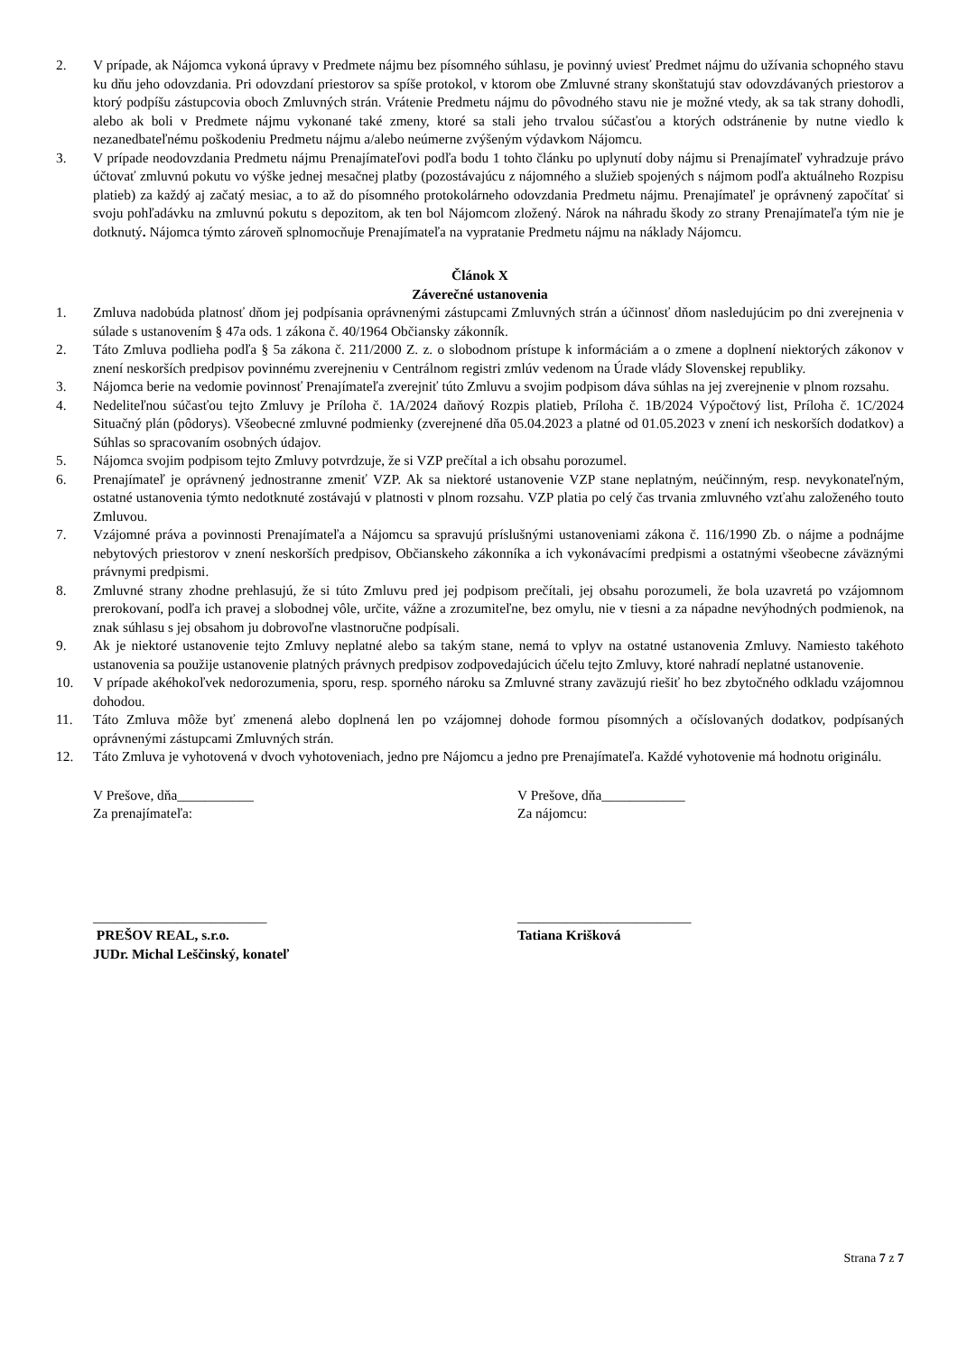2. V prípade, ak Nájomca vykoná úpravy v Predmete nájmu bez písomného súhlasu, je povinný uviesť Predmet nájmu do užívania schopného stavu ku dňu jeho odovzdania. Pri odovzdaní priestorov sa spíše protokol, v ktorom obe Zmluvné strany skonštatujú stav odovzdávaných priestorov a ktorý podpíšu zástupcovia oboch Zmluvných strán. Vrátenie Predmetu nájmu do pôvodného stavu nie je možné vtedy, ak sa tak strany dohodli, alebo ak boli v Predmete nájmu vykonané také zmeny, ktoré sa stali jeho trvalou súčasťou a ktorých odstránenie by nutne viedlo k nezanedbateľnému poškodeniu Predmetu nájmu a/alebo neúmerne zvýšeným výdavkom Nájomcu.
3. V prípade neodovzdania Predmetu nájmu Prenajímateľovi podľa bodu 1 tohto článku po uplynutí doby nájmu si Prenajímateľ vyhradzuje právo účtovať zmluvnú pokutu vo výške jednej mesačnej platby (pozostávajúcu z nájomného a služieb spojených s nájmom podľa aktuálneho Rozpisu platieb) za každý aj začatý mesiac, a to až do písomného protokolárneho odovzdania Predmetu nájmu. Prenajímateľ je oprávnený započítať si svoju pohľadávku na zmluvnú pokutu s depozitom, ak ten bol Nájomcom zložený. Nárok na náhradu škody zo strany Prenajímateľa tým nie je dotknutý. Nájomca týmto zároveň splnomocňuje Prenajímateľa na vypratanie Predmetu nájmu na náklady Nájomcu.
Článok X
Záverečné ustanovenia
1. Zmluva nadobúda platnosť dňom jej podpísania oprávnenými zástupcami Zmluvných strán a účinnosť dňom nasledujúcim po dni zverejnenia v súlade s ustanovením § 47a ods. 1 zákona č. 40/1964 Občiansky zákonník.
2. Táto Zmluva podlieha podľa § 5a zákona č. 211/2000 Z. z. o slobodnom prístupe k informáciám a o zmene a doplnení niektorých zákonov v znení neskorších predpisov povinnému zverejneniu v Centrálnom registri zmlúv vedenom na Úrade vlády Slovenskej republiky.
3. Nájomca berie na vedomie povinnosť Prenajímateľa zverejniť túto Zmluvu a svojim podpisom dáva súhlas na jej zverejnenie v plnom rozsahu.
4. Nedeliteľnou súčasťou tejto Zmluvy je Príloha č. 1A/2024 daňový Rozpis platieb, Príloha č. 1B/2024 Výpočtový list, Príloha č. 1C/2024 Situačný plán (pôdorys). Všeobecné zmluvné podmienky (zverejnené dňa 05.04.2023 a platné od 01.05.2023 v znení ich neskorších dodatkov) a Súhlas so spracovaním osobných údajov.
5. Nájomca svojim podpisom tejto Zmluvy potvrdzuje, že si VZP prečítal a ich obsahu porozumel.
6. Prenajímateľ je oprávnený jednostranne zmeniť VZP. Ak sa niektoré ustanovenie VZP stane neplatným, neúčinným, resp. nevykonateľným, ostatné ustanovenia týmto nedotknuté zostávajú v platnosti v plnom rozsahu. VZP platia po celý čas trvania zmluvného vzťahu založeného touto Zmluvou.
7. Vzájomné práva a povinnosti Prenajímateľa a Nájomcu sa spravujú príslušnými ustanoveniami zákona č. 116/1990 Zb. o nájme a podnájme nebytových priestorov v znení neskorších predpisov, Občianskeho zákonníka a ich vykonávacími predpismi a ostatnými všeobecne záväznými právnymi predpismi.
8. Zmluvné strany zhodne prehlasujú, že si túto Zmluvu pred jej podpisom prečítali, jej obsahu porozumeli, že bola uzavretá po vzájomnom prerokovaní, podľa ich pravej a slobodnej vôle, určite, vážne a zrozumiteľne, bez omylu, nie v tiesni a za nápadne nevýhodných podmienok, na znak súhlasu s jej obsahom ju dobrovoľne vlastnoručne podpísali.
9. Ak je niektoré ustanovenie tejto Zmluvy neplatné alebo sa takým stane, nemá to vplyv na ostatné ustanovenia Zmluvy. Namiesto takéhoto ustanovenia sa použije ustanovenie platných právnych predpisov zodpovedajúcich účelu tejto Zmluvy, ktoré nahradí neplatné ustanovenie.
10. V prípade akéhokoľvek nedorozumenia, sporu, resp. sporného nároku sa Zmluvné strany zaväzujú riešiť ho bez zbytočného odkladu vzájomnou dohodou.
11. Táto Zmluva môže byť zmenená alebo doplnená len po vzájomnej dohode formou písomných a očíslovaných dodatkov, podpísaných oprávnenými zástupcami Zmluvných strán.
12. Táto Zmluva je vyhotovená v dvoch vyhotoveniach, jedno pre Nájomcu a jedno pre Prenajímateľa. Každé vyhotovenie má hodnotu originálu.
V Prešove, dňa___________
Za prenajímateľa:
_________________________
PREŠOV REAL, s.r.o.
JUDr. Michal Leščinský, konateľ
V Prešove, dňa____________
Za nájomcu:
_________________________
Tatiana Krišková
Strana 7 z 7